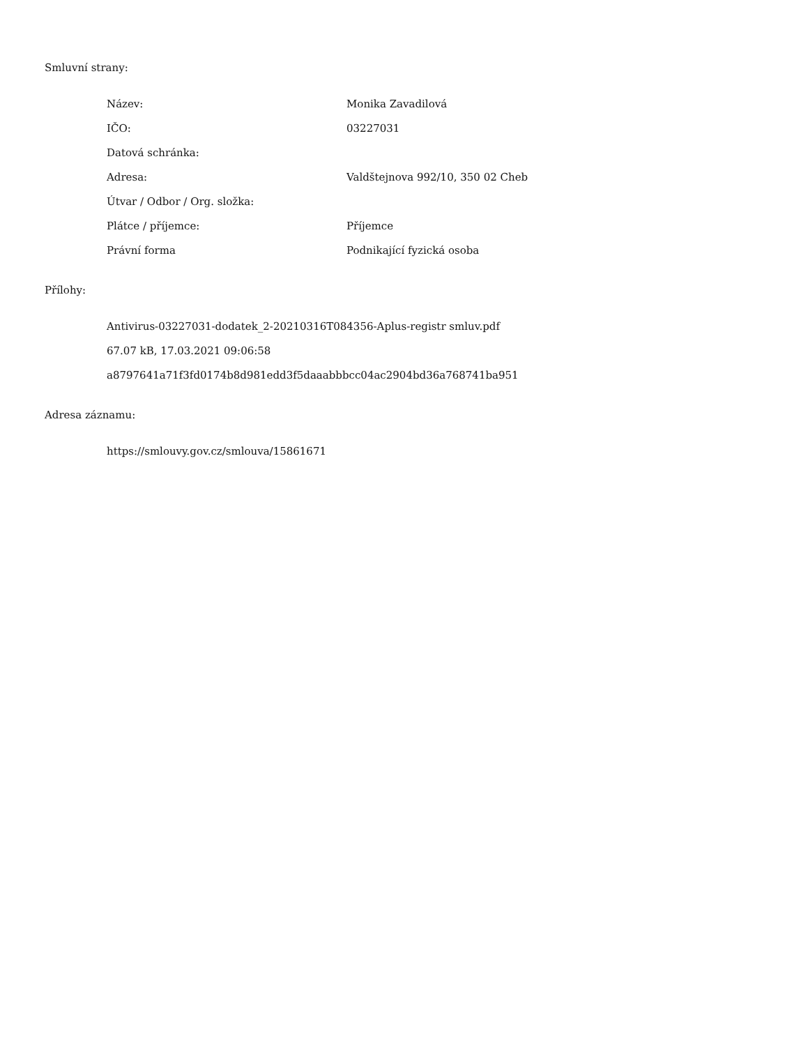Smluvní strany:
| Název: | Monika Zavadilová |
| IČO: | 03227031 |
| Datová schránka: | |
| Adresa: | Valdštejnova 992/10, 350 02 Cheb |
| Útvar / Odbor / Org. složka: | |
| Plátce / příjemce: | Příjemce |
| Právní forma | Podnikající fyzická osoba |
Přílohy:
Antivirus-03227031-dodatek_2-20210316T084356-Aplus-registr smluv.pdf
67.07 kB, 17.03.2021 09:06:58
a8797641a71f3fd0174b8d981edd3f5daaabbbcc04ac2904bd36a768741ba951
Adresa záznamu:
https://smlouvy.gov.cz/smlouva/15861671